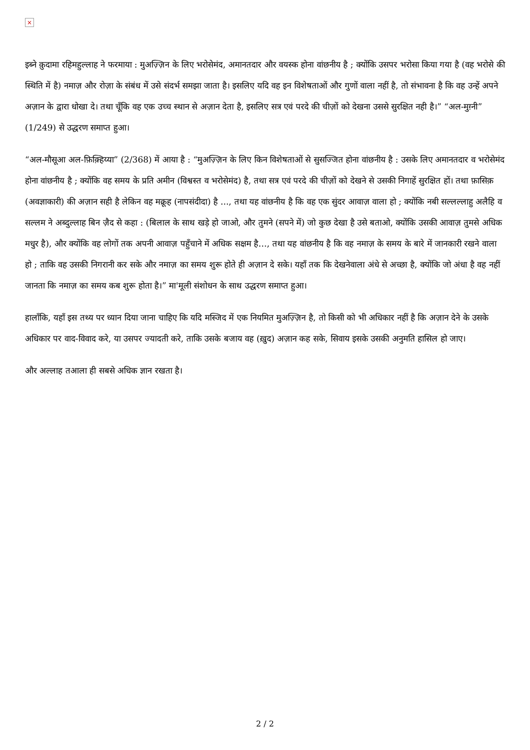×
इब्ने क़ुदामा रहिमहुल्लाह ने फरमाया : मुअज़्ज़िन के लिए भरोसेमंद, अमानतदार और वयस्क होना वांछनीय है ; क्योंकि उसपर भरोसा किया गया है (वह भरोसे की स्थिति में है) नमाज़ और रोज़ा के संबंध में उसे संदर्भ समझा जाता है। इसलिए यदि वह इन विशेषताओं और गुणों वाला नहीं है, तो संभावना है कि वह उन्हें अपने अज़ान के द्वारा धोखा दे। तथा चूँकि वह एक उच्च स्थान से अज़ान देता है, इसलिए सत्र एवं परदे की चीज़ों को देखना उससे सुरक्षित नही है।” “अल-मुग़्नी” (1/249) से उद्धरण समाप्त हुआ।
“अल-मौसूआ अल-फ़िक़्हिय्या” (2/368) में आया है : “मुअज़्ज़िन के लिए किन विशेषताओं से सुसज्जित होना वांछनीय है : उसके लिए अमानतदार व भरोसेमंद होना वांछनीय है ; क्योंकि वह समय के प्रति अमीन (विश्वस्त व भरोसेमंद) है, तथा सत्र एवं परदे की चीज़ों को देखने से उसकी निगाहें सुरक्षित हों। तथा फ़ासिक़ (अवज्ञाकारी) की अज़ान सही है लेकिन वह मक्रूह (नापसंदीदा) है ..., तथा यह वांछनीय है कि वह एक सुंदर आवाज़ वाला हो ; क्योंकि नबी सल्लल्लाहु अलैहि व सल्लम ने अब्दुल्लाह बिन ज़ैद से कहा : (बिलाल के साथ खड़े हो जाओ, और तुमने (सपने में) जो कुछ देखा है उसे बताओ, क्योंकि उसकी आवाज़ तुमसे अधिक मधुर है), और क्योंकि वह लोगों तक अपनी आवाज़ पहुँचाने में अधिक सक्षम है…, तथा यह वांछनीय है कि वह नमाज़ के समय के बारे में जानकारी रखने वाला हो ; ताकि वह उसकी निगरानी कर सके और नमाज़ का समय शुरू होते ही अज़ान दे सके। यहाँ तक कि देखनेवाला अंधे से अच्छा है, क्योंकि जो अंधा है वह नहीं जानता कि नमाज़ का समय कब शुरू होता है।” मा'मूली संशोधन के साथ उद्धरण समाप्त हुआ।
हालाँकि, यहाँ इस तथ्य पर ध्यान दिया जाना चाहिए कि यदि मस्जिद में एक नियमित मुअज़्ज़िन है, तो किसी को भी अधिकार नहीं है कि अज़ान देने के उसके अधिकार पर वाद-विवाद करे, या उसपर ज्यादती करे, ताकि उसके बजाय वह (ख़ुद) अज़ान कह सके, सिवाय इसके उसकी अनुमति हासिल हो जाए।
और अल्लाह तआला ही सबसे अधिक ज्ञान रखता है।
2 / 2